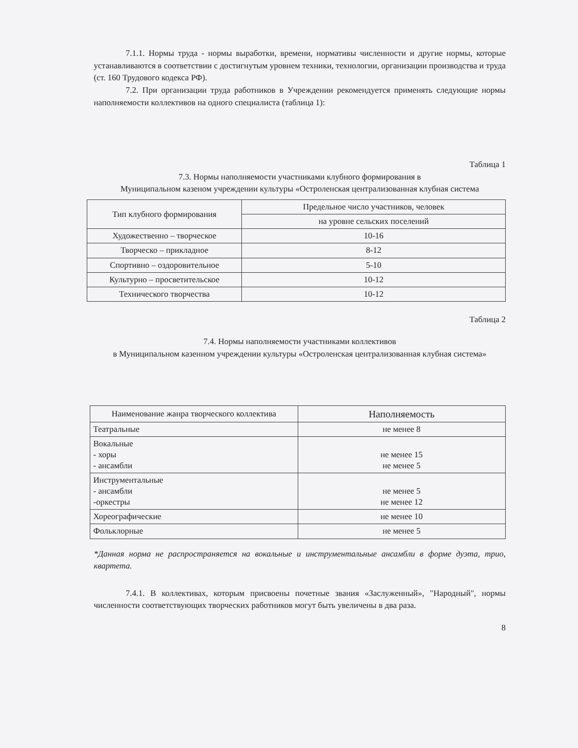7.1.1. Нормы труда - нормы выработки, времени, нормативы численности и другие нормы, которые устанавливаются в соответствии с достигнутым уровнем техники, технологии, организации производства и труда (ст. 160 Трудового кодекса РФ).
7.2. При организации труда работников в Учреждении рекомендуется применять следующие нормы наполняемости коллективов на одного специалиста (таблица 1):
Таблица 1
7.3. Нормы наполняемости участниками клубного формирования в
Муниципальном казеном учреждении культуры «Остроленская централизованная клубная система
| Тип клубного формирования | Предельное число участников, человек |
| --- | --- |
| | на уровне сельских поселений |
| Художественно – творческое | 10-16 |
| Творческо – прикладное | 8-12 |
| Спортивно – оздоровительное | 5-10 |
| Культурно – просветительское | 10-12 |
| Технического творчества | 10-12 |
Таблица 2
7.4. Нормы наполняемости участниками коллективов
в Муниципальном казенном учреждении культуры «Остроленская централизованная клубная система»
| Наименование жанра творческого коллектива | Наполняемость |
| --- | --- |
| Театральные | не менее 8 |
| Вокальные - хоры - ансамбли | не менее 15 не менее 5 |
| Инструментальные - ансамбли -оркестры | не менее 5 не менее 12 |
| Хореографические | не менее 10 |
| Фольклорные | не менее 5 |
*Данная норма не распространяется на вокальные и инструментальные ансамбли в форме дуэта, трио, квартета.
7.4.1. В коллективах, которым присвоены почетные звания «Заслуженный», "Народный", нормы численности соответствующих творческих работников могут быть увеличены в два раза.
8